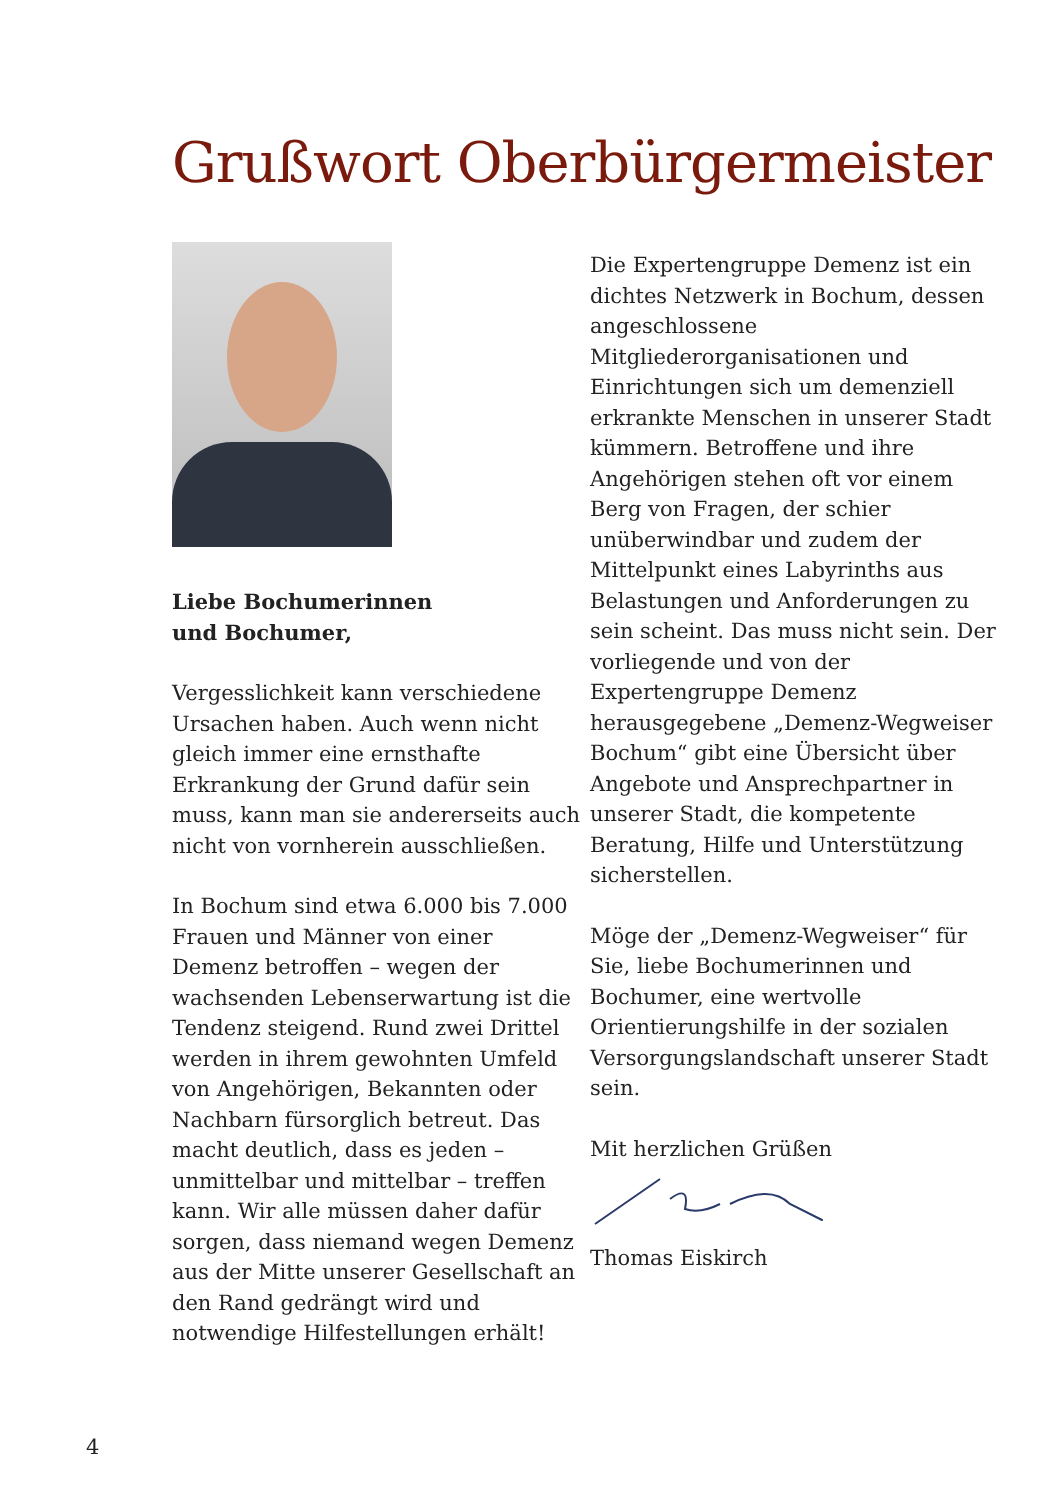Grußwort Oberbürgermeister
Liebe Bochumerinnen
und Bochumer,
Vergesslichkeit kann verschiedene Ursachen haben. Auch wenn nicht gleich immer eine ernsthafte Erkrankung der Grund dafür sein muss, kann man sie andererseits auch nicht von vornherein ausschließen.
In Bochum sind etwa 6.000 bis 7.000 Frauen und Männer von einer Demenz betroffen – wegen der wachsenden Lebenserwartung ist die Tendenz steigend. Rund zwei Drittel werden in ihrem gewohnten Umfeld von Angehörigen, Bekannten oder Nachbarn fürsorglich betreut. Das macht deutlich, dass es jeden – unmittelbar und mittelbar – treffen kann. Wir alle müssen daher dafür sorgen, dass niemand wegen Demenz aus der Mitte unserer Gesellschaft an den Rand gedrängt wird und notwendige Hilfestellungen erhält!
Die Expertengruppe Demenz ist ein dichtes Netzwerk in Bochum, dessen angeschlossene Mitgliederorganisationen und Einrichtungen sich um demenziell erkrankte Menschen in unserer Stadt kümmern. Betroffene und ihre Angehörigen stehen oft vor einem Berg von Fragen, der schier unüberwindbar und zudem der Mittelpunkt eines Labyrinths aus Belastungen und Anforderungen zu sein scheint. Das muss nicht sein. Der vorliegende und von der Expertengruppe Demenz herausgegebene „Demenz-Wegweiser Bochum“ gibt eine Übersicht über Angebote und Ansprechpartner in unserer Stadt, die kompetente Beratung, Hilfe und Unterstützung sicherstellen.
Möge der „Demenz-Wegweiser“ für Sie, liebe Bochumerinnen und Bochumer, eine wertvolle Orientierungshilfe in der sozialen Versorgungslandschaft unserer Stadt sein.
Mit herzlichen Grüßen
Thomas Eiskirch
4